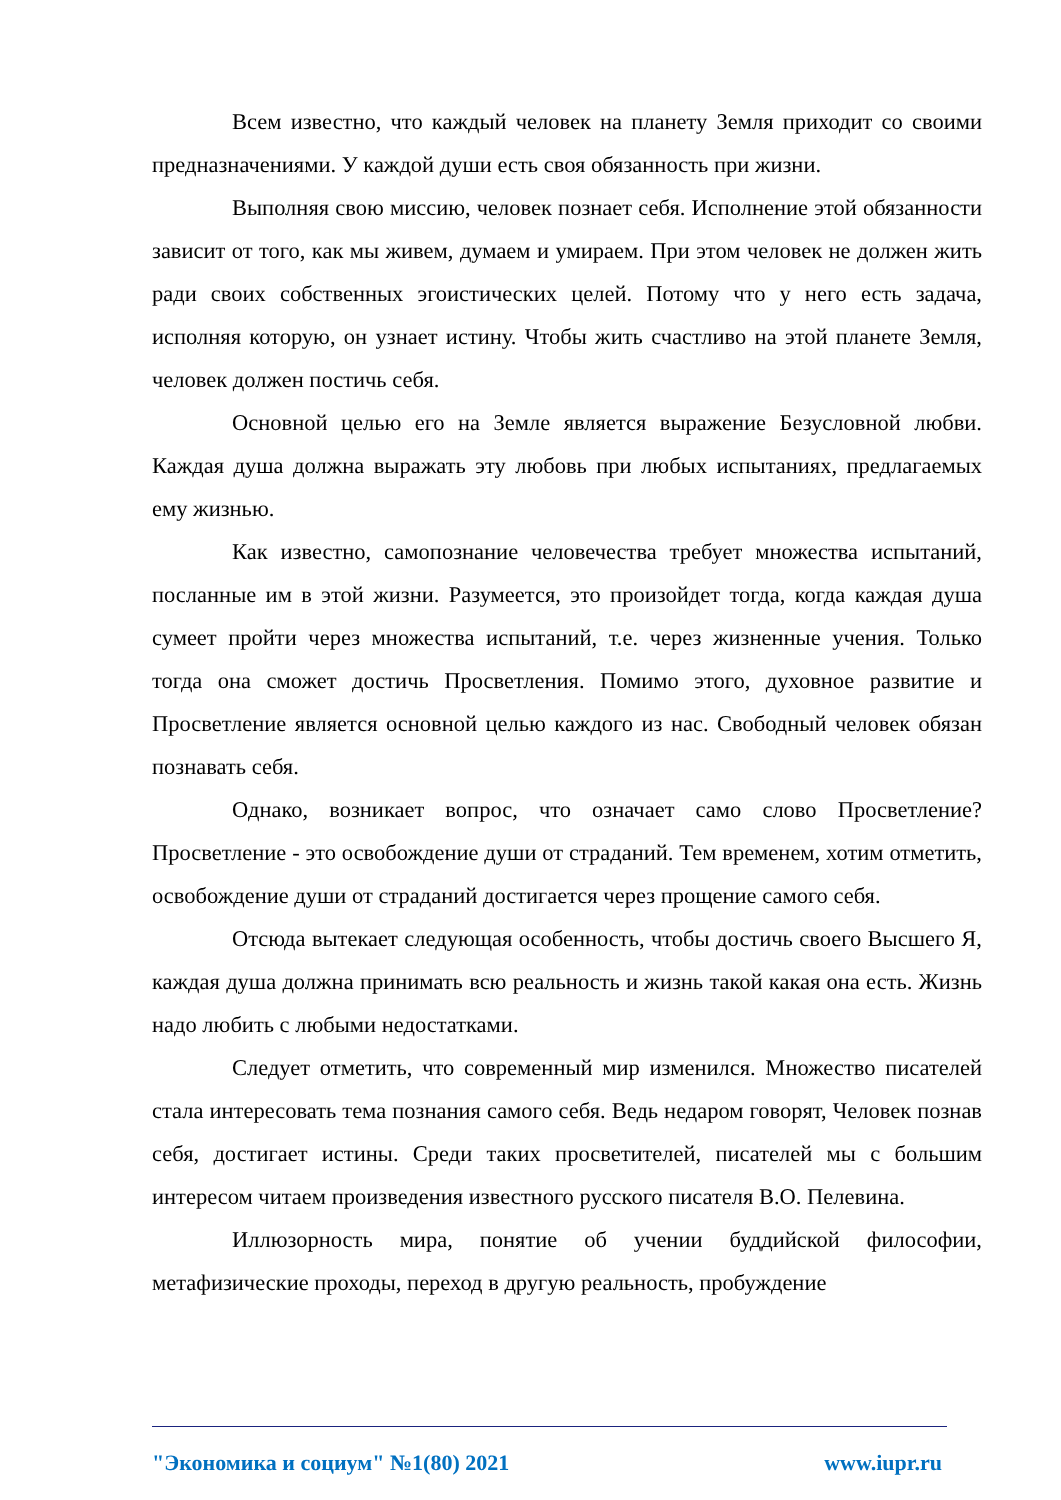Всем известно, что каждый человек на планету Земля приходит со своими предназначениями. У каждой души есть своя обязанность при жизни.
Выполняя свою миссию, человек познает себя. Исполнение этой обязанности зависит от того, как мы живем, думаем и умираем. При этом человек не должен жить ради своих собственных эгоистических целей. Потому что у него есть задача, исполняя которую, он узнает истину. Чтобы жить счастливо на этой планете Земля, человек должен постичь себя.
Основной целью его на Земле является выражение Безусловной любви. Каждая душа должна выражать эту любовь при любых испытаниях, предлагаемых ему жизнью.
Как известно, самопознание человечества требует множества испытаний, посланные им в этой жизни. Разумеется, это произойдет тогда, когда каждая душа сумеет пройти через множества испытаний, т.е. через жизненные учения. Только тогда она сможет достичь Просветления. Помимо этого, духовное развитие и Просветление является основной целью каждого из нас. Свободный человек обязан познавать себя.
Однако, возникает вопрос, что означает само слово Просветление? Просветление - это освобождение души от страданий. Тем временем, хотим отметить, освобождение души от страданий достигается через прощение самого себя.
Отсюда вытекает следующая особенность, чтобы достичь своего Высшего Я, каждая душа должна принимать всю реальность и жизнь такой какая она есть. Жизнь надо любить с любыми недостатками.
Следует отметить, что современный мир изменился. Множество писателей стала интересовать тема познания самого себя. Ведь недаром говорят, Человек познав себя, достигает истины. Среди таких просветителей, писателей мы с большим интересом читаем произведения известного русского писателя В.О. Пелевина.
Иллюзорность мира, понятие об учении буддийской философии, метафизические проходы, переход в другую реальность, пробуждение
"Экономика и социум" №1(80) 2021 www.iupr.ru